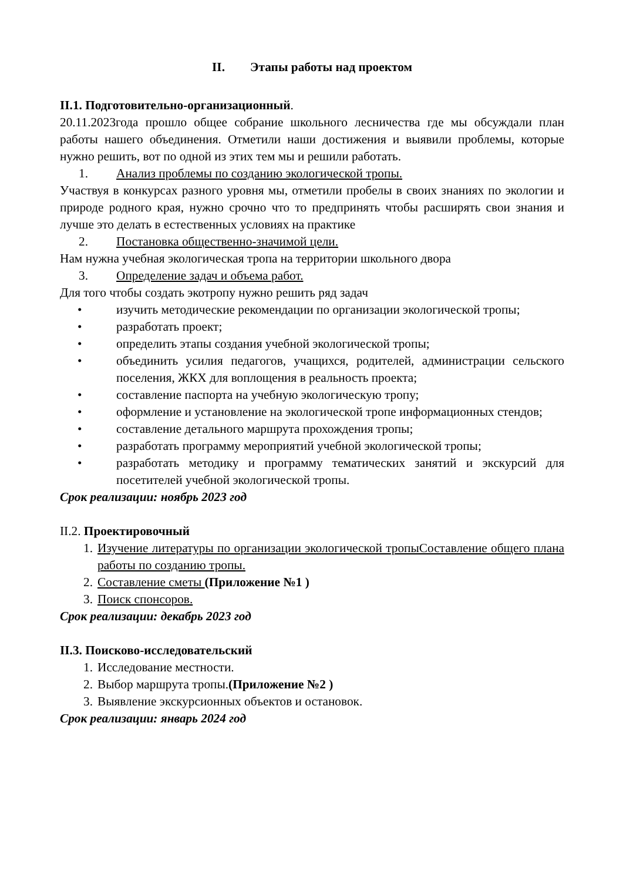II. Этапы работы над проектом
II.1. Подготовительно-организационный.
20.11.2023года прошло общее собрание школьного лесничества где мы обсуждали план работы нашего объединения. Отметили наши достижения и выявили проблемы, которые нужно решить, вот по одной из этих тем мы и решили работать.
1. Анализ проблемы по созданию экологической тропы.
Участвуя в конкурсах разного уровня мы, отметили пробелы в своих знаниях по экологии и природе родного края, нужно срочно что то предпринять чтобы расширять свои знания и лучше это делать в естественных условиях на практике
2. Постановка общественно-значимой цели.
Нам нужна учебная экологическая тропа на территории школьного двора
3. Определение задач и объема работ.
Для того чтобы создать экотропу нужно решить ряд задач
• изучить методические рекомендации по организации экологической тропы;
• разработать проект;
• определить этапы создания учебной экологической тропы;
• объединить усилия педагогов, учащихся, родителей, администрации сельского поселения, ЖКХ для воплощения в реальность проекта;
• составление паспорта на учебную экологическую тропу;
• оформление и установление на экологической тропе информационных стендов;
• составление детального маршрута прохождения тропы;
• разработать программу мероприятий учебной экологической тропы;
• разработать методику и программу тематических занятий и экскурсий для посетителей учебной экологической тропы.
Срок реализации: ноябрь 2023 год
II.2. Проектировочный
1. Изучение литературы по организации экологической тропыСоставление общего плана работы по созданию тропы.
2. Составление сметы (Приложение №1 )
3. Поиск спонсоров.
Срок реализации: декабрь 2023 год
II.3. Поисково-исследовательский
1. Исследование местности.
2. Выбор маршрута тропы.(Приложение №2 )
3. Выявление экскурсионных объектов и остановок.
Срок реализации: январь 2024 год